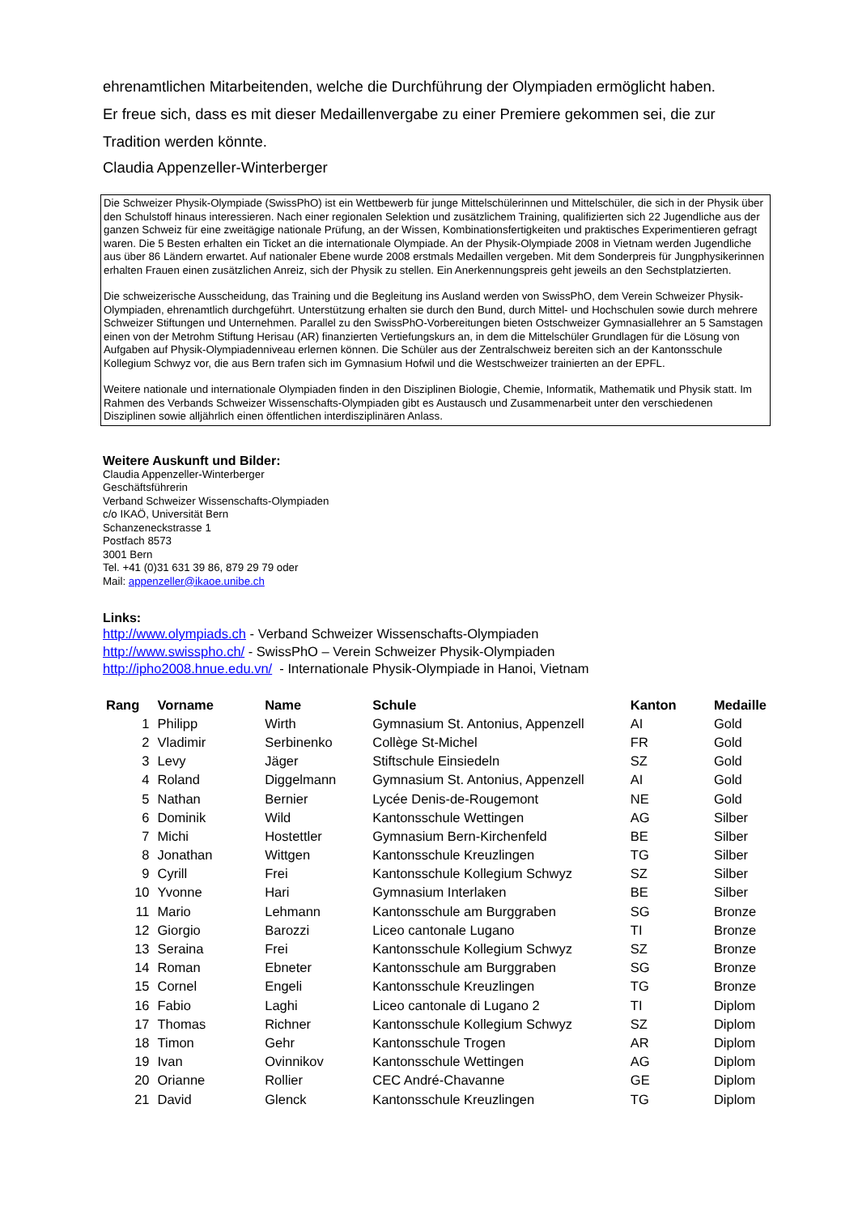ehrenamtlichen Mitarbeitenden, welche die Durchführung der Olympiaden ermöglicht haben.
Er freue sich, dass es mit dieser Medaillenvergabe zu einer Premiere gekommen sei, die zur Tradition werden könnte.
Claudia Appenzeller-Winterberger
Die Schweizer Physik-Olympiade (SwissPhO) ist ein Wettbewerb für junge Mittelschülerinnen und Mittelschüler, die sich in der Physik über den Schulstoff hinaus interessieren. Nach einer regionalen Selektion und zusätzlichem Training, qualifizierten sich 22 Jugendliche aus der ganzen Schweiz für eine zweitägige nationale Prüfung, an der Wissen, Kombinationsfertigkeiten und praktisches Experimentieren gefragt waren. Die 5 Besten erhalten ein Ticket an die internationale Olympiade. An der Physik-Olympiade 2008 in Vietnam werden Jugendliche aus über 86 Ländern erwartet. Auf nationaler Ebene wurde 2008 erstmals Medaillen vergeben. Mit dem Sonderpreis für Jungphysikerinnen erhalten Frauen einen zusätzlichen Anreiz, sich der Physik zu stellen. Ein Anerkennungspreis geht jeweils an den Sechstplatzierten.
Die schweizerische Ausscheidung, das Training und die Begleitung ins Ausland werden von SwissPhO, dem Verein Schweizer Physik-Olympiaden, ehrenamtlich durchgeführt. Unterstützung erhalten sie durch den Bund, durch Mittel- und Hochschulen sowie durch mehrere Schweizer Stiftungen und Unternehmen. Parallel zu den SwissPhO-Vorbereitungen bieten Ostschweizer Gymnasiallehrer an 5 Samstagen einen von der Metrohm Stiftung Herisau (AR) finanzierten Vertiefungskurs an, in dem die Mittelschüler Grundlagen für die Lösung von Aufgaben auf Physik-Olympiadenniveau erlernen können. Die Schüler aus der Zentralschweiz bereiten sich an der Kantonsschule Kollegium Schwyz vor, die aus Bern trafen sich im Gymnasium Hofwil und die Westschweizer trainierten an der EPFL.
Weitere nationale und internationale Olympiaden finden in den Disziplinen Biologie, Chemie, Informatik, Mathematik und Physik statt. Im Rahmen des Verbands Schweizer Wissenschafts-Olympiaden gibt es Austausch und Zusammenarbeit unter den verschiedenen Disziplinen sowie alljährlich einen öffentlichen interdisziplinären Anlass.
Weitere Auskunft und Bilder:
Claudia Appenzeller-Winterberger
Geschäftsführerin
Verband Schweizer Wissenschafts-Olympiaden
c/o IKAÖ, Universität Bern
Schanzeneckstrasse 1
Postfach 8573
3001 Bern
Tel. +41 (0)31 631 39 86, 879 29 79 oder
Mail: appenzeller@ikaoe.unibe.ch
Links:
http://www.olympiads.ch - Verband Schweizer Wissenschafts-Olympiaden
http://www.swisspho.ch/ - SwissPhO – Verein Schweizer Physik-Olympiaden
http://ipho2008.hnue.edu.vn/ - Internationale Physik-Olympiade in Hanoi, Vietnam
| Rang | Vorname | Name | Schule | Kanton | Medaille |
| --- | --- | --- | --- | --- | --- |
| 1 | Philipp | Wirth | Gymnasium St. Antonius, Appenzell | AI | Gold |
| 2 | Vladimir | Serbinenko | Collège St-Michel | FR | Gold |
| 3 | Levy | Jäger | Stiftschule Einsiedeln | SZ | Gold |
| 4 | Roland | Diggelmann | Gymnasium St. Antonius, Appenzell | AI | Gold |
| 5 | Nathan | Bernier | Lycée Denis-de-Rougemont | NE | Gold |
| 6 | Dominik | Wild | Kantonsschule Wettingen | AG | Silber |
| 7 | Michi | Hostettler | Gymnasium Bern-Kirchenfeld | BE | Silber |
| 8 | Jonathan | Wittgen | Kantonsschule Kreuzlingen | TG | Silber |
| 9 | Cyrill | Frei | Kantonsschule Kollegium Schwyz | SZ | Silber |
| 10 | Yvonne | Hari | Gymnasium Interlaken | BE | Silber |
| 11 | Mario | Lehmann | Kantonsschule am Burggraben | SG | Bronze |
| 12 | Giorgio | Barozzi | Liceo cantonale Lugano | TI | Bronze |
| 13 | Seraina | Frei | Kantonsschule Kollegium Schwyz | SZ | Bronze |
| 14 | Roman | Ebneter | Kantonsschule am Burggraben | SG | Bronze |
| 15 | Cornel | Engeli | Kantonsschule Kreuzlingen | TG | Bronze |
| 16 | Fabio | Laghi | Liceo cantonale di Lugano 2 | TI | Diplom |
| 17 | Thomas | Richner | Kantonsschule Kollegium Schwyz | SZ | Diplom |
| 18 | Timon | Gehr | Kantonsschule Trogen | AR | Diplom |
| 19 | Ivan | Ovinnikov | Kantonsschule Wettingen | AG | Diplom |
| 20 | Orianne | Rollier | CEC André-Chavanne | GE | Diplom |
| 21 | David | Glenck | Kantonsschule Kreuzlingen | TG | Diplom |